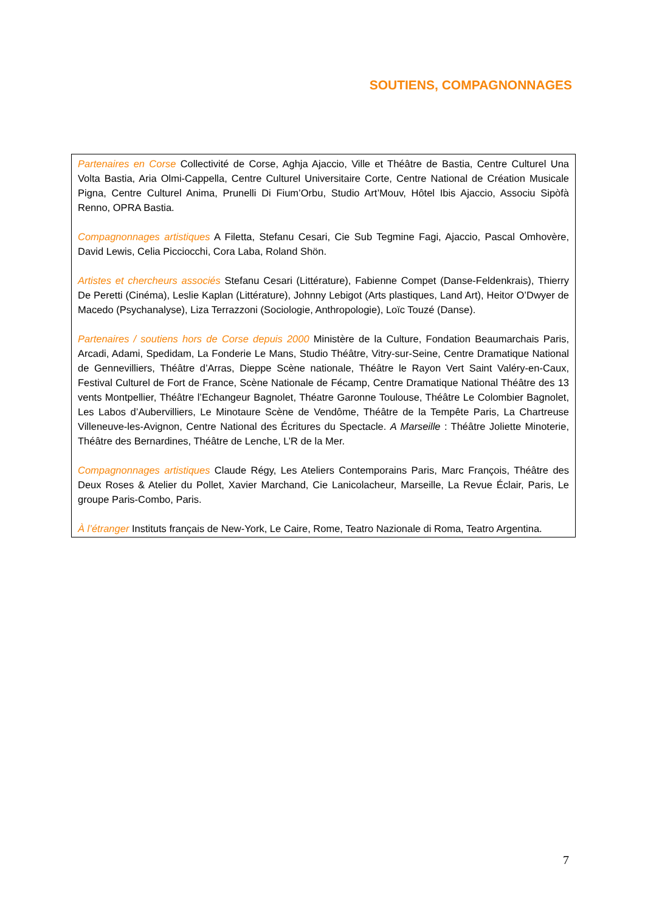SOUTIENS, COMPAGNONNAGES
Partenaires en Corse Collectivité de Corse, Aghja Ajaccio, Ville et Théâtre de Bastia, Centre Culturel Una Volta Bastia, Aria Olmi-Cappella, Centre Culturel Universitaire Corte, Centre National de Création Musicale Pigna, Centre Culturel Anima, Prunelli Di Fium’Orbu, Studio Art’Mouv, Hôtel Ibis Ajaccio, Associu Sipòfà Renno, OPRA Bastia.
Compagnonnages artistiques A Filetta, Stefanu Cesari, Cie Sub Tegmine Fagi, Ajaccio, Pascal Omhovère, David Lewis, Celia Picciocchi, Cora Laba, Roland Shön.
Artistes et chercheurs associés Stefanu Cesari (Littérature), Fabienne Compet (Danse-Feldenkrais), Thierry De Peretti (Cinéma), Leslie Kaplan (Littérature), Johnny Lebigot (Arts plastiques, Land Art), Heitor O’Dwyer de Macedo (Psychanalyse), Liza Terrazzoni (Sociologie, Anthropologie), Loïc Touzé (Danse).
Partenaires / soutiens hors de Corse depuis 2000 Ministère de la Culture, Fondation Beaumarchais Paris, Arcadi, Adami, Spedidam, La Fonderie Le Mans, Studio Théâtre, Vitry-sur-Seine, Centre Dramatique National de Gennevilliers, Théâtre d’Arras, Dieppe Scène nationale, Théâtre le Rayon Vert Saint Valéry-en-Caux, Festival Culturel de Fort de France, Scène Nationale de Fécamp, Centre Dramatique National Théâtre des 13 vents Montpellier, Théâtre l’Echangeur Bagnolet, Théatre Garonne Toulouse, Théâtre Le Colombier Bagnolet, Les Labos d’Aubervilliers, Le Minotaure Scène de Vendôme, Théâtre de la Tempête Paris, La Chartreuse Villeneuve-les-Avignon, Centre National des Écritures du Spectacle. A Marseille : Théâtre Joliette Minoterie, Théâtre des Bernardines, Théâtre de Lenche, L’R de la Mer.
Compagnonnages artistiques Claude Régy, Les Ateliers Contemporains Paris, Marc François, Théâtre des Deux Roses & Atelier du Pollet, Xavier Marchand, Cie Lanicolacheur, Marseille, La Revue Éclair, Paris, Le groupe Paris-Combo, Paris.
À l’étranger Instituts français de New-York, Le Caire, Rome, Teatro Nazionale di Roma, Teatro Argentina.
7